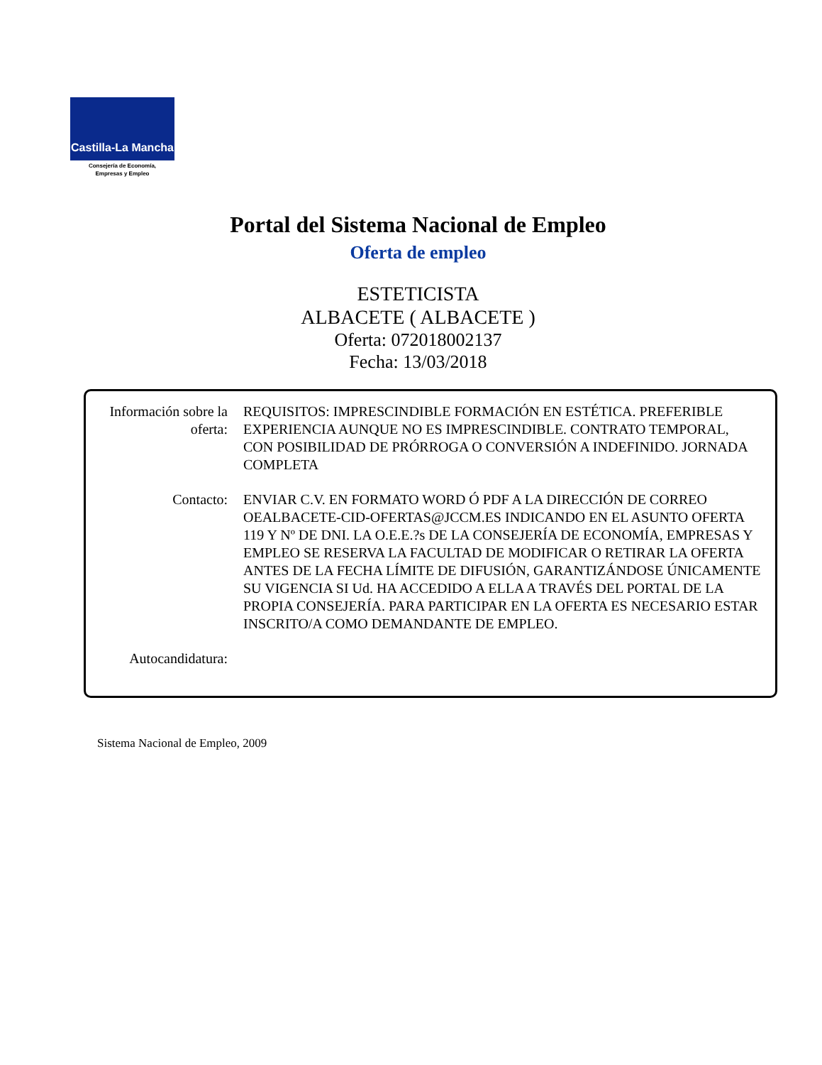Castilla-La Mancha
Consejería de Economía,
Empresas y Empleo
Portal del Sistema Nacional de Empleo
Oferta de empleo
ESTETICISTA
ALBACETE ( ALBACETE )
Oferta: 072018002137
Fecha: 13/03/2018
Información sobre la oferta:
REQUISITOS: IMPRESCINDIBLE FORMACIÓN EN ESTÉTICA. PREFERIBLE EXPERIENCIA AUNQUE NO ES IMPRESCINDIBLE. CONTRATO TEMPORAL, CON POSIBILIDAD DE PRÓRROGA O CONVERSIÓN A INDEFINIDO. JORNADA COMPLETA
Contacto: ENVIAR C.V. EN FORMATO WORD Ó PDF A LA DIRECCIÓN DE CORREO OEALBACETE-CID-OFERTAS@JCCM.ES INDICANDO EN EL ASUNTO OFERTA 119 Y Nº DE DNI. LA O.E.E.?s DE LA CONSEJERÍA DE ECONOMÍA, EMPRESAS Y EMPLEO SE RESERVA LA FACULTAD DE MODIFICAR O RETIRAR LA OFERTA ANTES DE LA FECHA LÍMITE DE DIFUSIÓN, GARANTIZÁNDOSE ÚNICAMENTE SU VIGENCIA SI Ud. HA ACCEDIDO A ELLA A TRAVÉS DEL PORTAL DE LA PROPIA CONSEJERÍA. PARA PARTICIPAR EN LA OFERTA ES NECESARIO ESTAR INSCRITO/A COMO DEMANDANTE DE EMPLEO.
Autocandidatura:
Sistema Nacional de Empleo, 2009